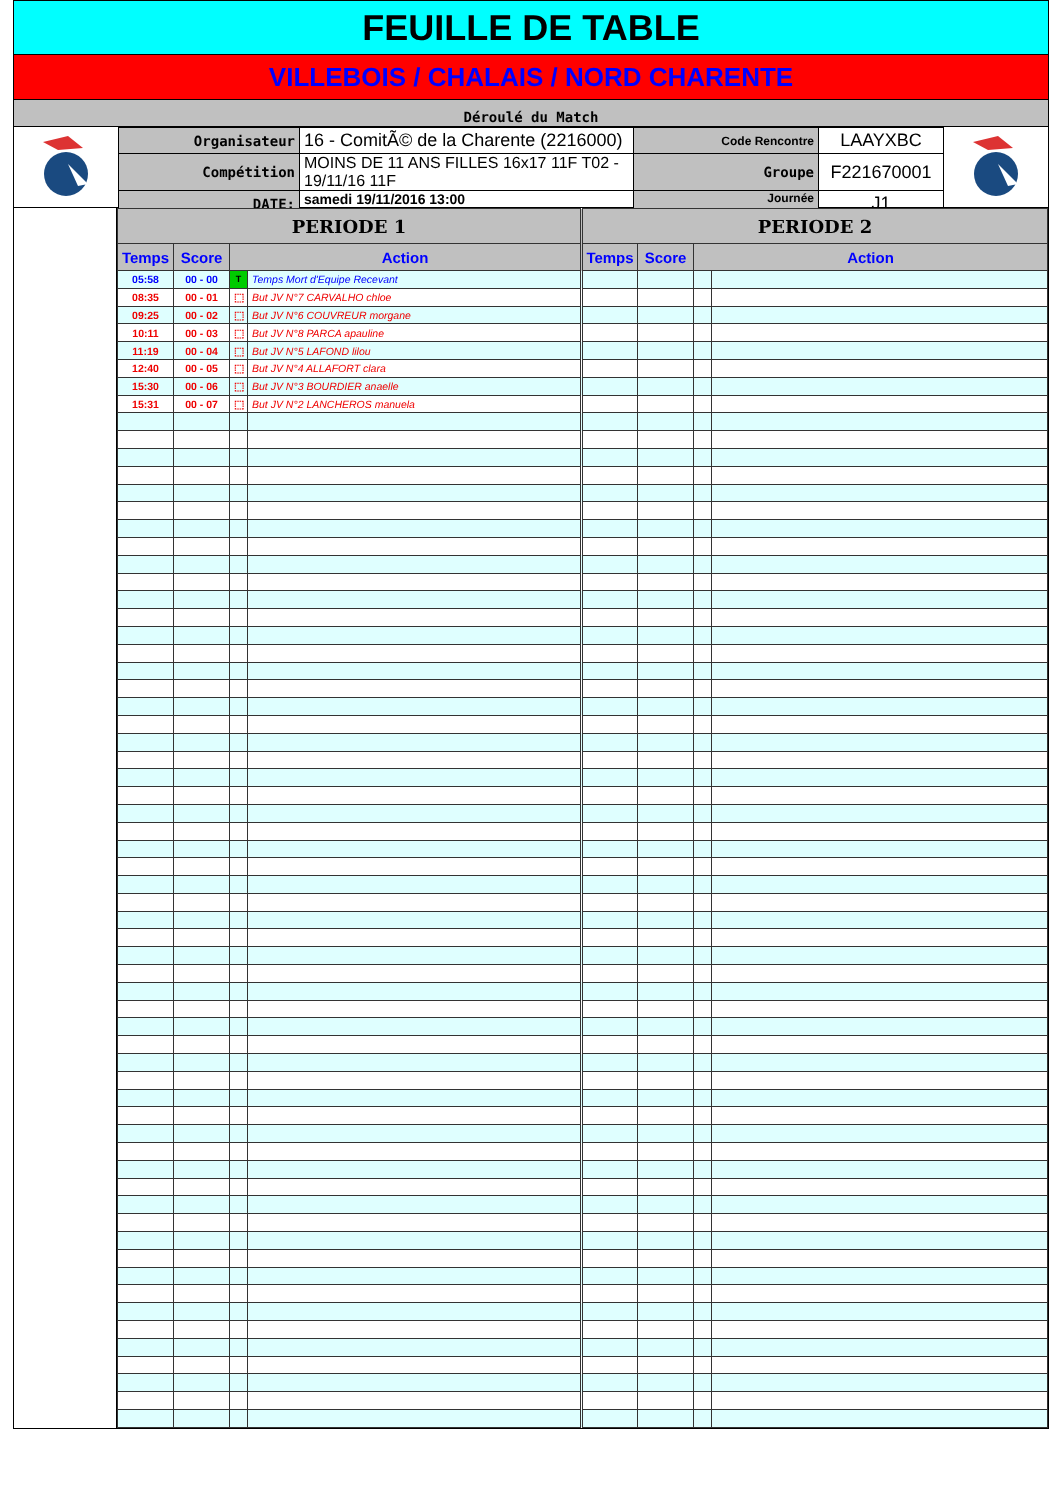FEUILLE DE TABLE
VILLEBOIS / CHALAIS / NORD CHARENTE
Déroulé du Match
| Organisateur | 16 - ComitÃ© de la Charente (2216000) | Code Rencontre | LAAYXBC |
| Compétition | MOINS DE 11 ANS FILLES 16x17 11F T02 - 19/11/16 11F | Groupe | F221670001 |
| DATE: | samedi 19/11/2016 13:00 | Journée | J1 |
| PERIODE 1 | | | | PERIODE 2 | | | |
| --- | --- | --- | --- | --- | --- | --- | --- |
| Temps | Score | Action | | Temps | Score | Action | |
| 05:58 | 00 - 00 | T | Temps Mort d'Equipe Recevant | | | | |
| 08:35 | 00 - 01 | ⬚ | But JV N°7 CARVALHO chloe | | | | |
| 09:25 | 00 - 02 | ⬚ | But JV N°6 COUVREUR morgane | | | | |
| 10:11 | 00 - 03 | ⬚ | But JV N°8 PARCA apauline | | | | |
| 11:19 | 00 - 04 | ⬚ | But JV N°5 LAFOND lilou | | | | |
| 12:40 | 00 - 05 | ⬚ | But JV N°4 ALLAFORT clara | | | | |
| 15:30 | 00 - 06 | ⬚ | But JV N°3 BOURDIER anaelle | | | | |
| 15:31 | 00 - 07 | ⬚ | But JV N°2 LANCHEROS manuela | | | | |